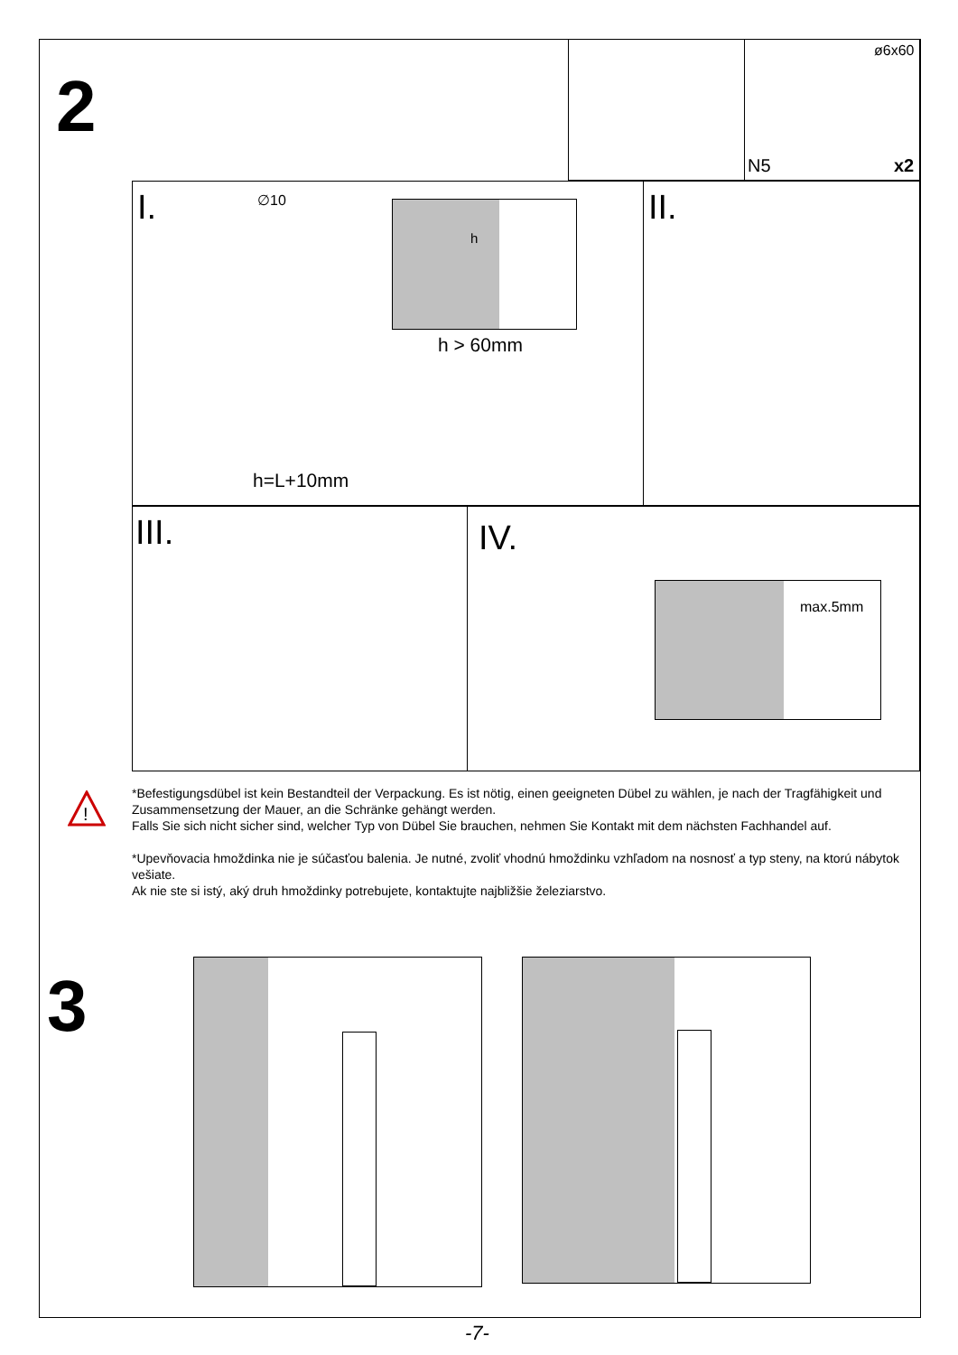2
ø6x60
N5 x2
I. ∅10 h
h > 60mm
h=L+10mm
II.
III. IV.
max.5mm
!
*Befestigungsdübel ist kein Bestandteil der Verpackung. Es ist nötig, einen geeigneten Dübel zu wählen, je nach der Tragfähigkeit und Zusammensetzung der Mauer, an die Schränke gehängt werden.
Falls Sie sich nicht sicher sind, welcher Typ von Dübel Sie brauchen, nehmen Sie Kontakt mit dem nächsten Fachhandel auf.
*Upevňovacia hmoždinka nie je súčasťou balenia. Je nutné, zvoliť vhodnú hmoždinku vzhľadom na nosnosť a typ steny, na ktorú nábytok vešiate.
Ak nie ste si istý, aký druh hmoždinky potrebujete, kontaktujte najbližšie železiarstvo.
3
-7-